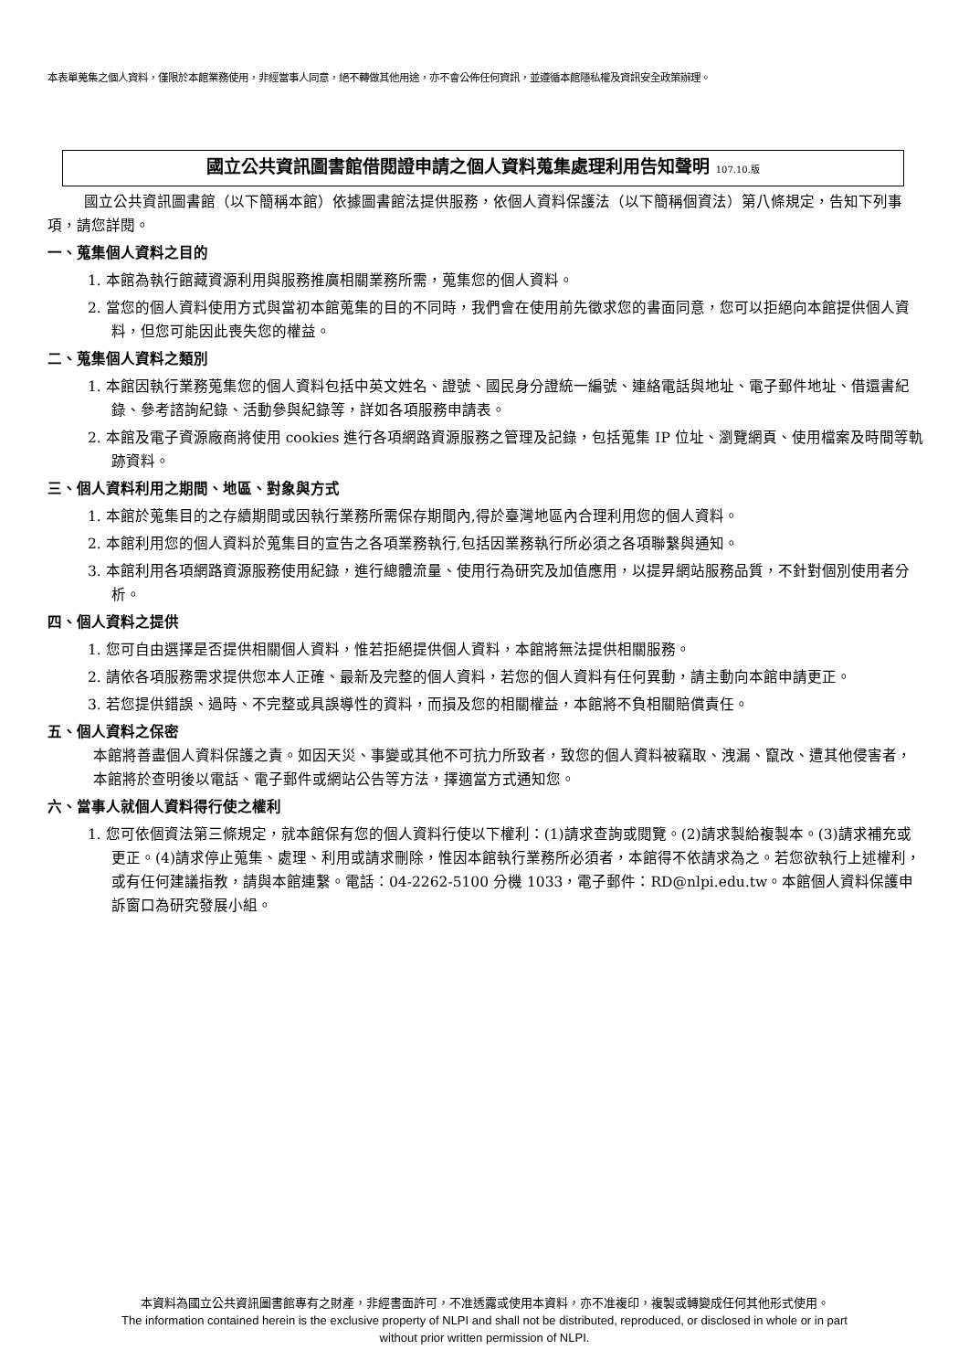本表單蒐集之個人資料，僅限於本館業務使用，非經當事人同意，絕不轉做其他用途，亦不會公佈任何資訊，並遵循本館隱私權及資訊安全政策辦理。
國立公共資訊圖書館借閱證申請之個人資料蒐集處理利用告知聲明 107.10.版
國立公共資訊圖書館（以下簡稱本館）依據圖書館法提供服務，依個人資料保護法（以下簡稱個資法）第八條規定，告知下列事項，請您詳閱。
一、蒐集個人資料之目的
1. 本館為執行館藏資源利用與服務推廣相關業務所需，蒐集您的個人資料。
2. 當您的個人資料使用方式與當初本館蒐集的目的不同時，我們會在使用前先徵求您的書面同意，您可以拒絕向本館提供個人資料，但您可能因此喪失您的權益。
二、蒐集個人資料之類別
1. 本館因執行業務蒐集您的個人資料包括中英文姓名、證號、國民身分證統一編號、連絡電話與地址、電子郵件地址、借還書紀錄、參考諮詢紀錄、活動參與紀錄等，詳如各項服務申請表。
2. 本館及電子資源廠商將使用 cookies 進行各項網路資源服務之管理及記錄，包括蒐集 IP 位址、瀏覽網頁、使用檔案及時間等軌跡資料。
三、個人資料利用之期間、地區、對象與方式
1. 本館於蒐集目的之存續期間或因執行業務所需保存期間內,得於臺灣地區內合理利用您的個人資料。
2. 本館利用您的個人資料於蒐集目的宣告之各項業務執行,包括因業務執行所必須之各項聯繫與通知。
3. 本館利用各項網路資源服務使用紀錄，進行總體流量、使用行為研究及加值應用，以提昇網站服務品質，不針對個別使用者分析。
四、個人資料之提供
1. 您可自由選擇是否提供相關個人資料，惟若拒絕提供個人資料，本館將無法提供相關服務。
2. 請依各項服務需求提供您本人正確、最新及完整的個人資料，若您的個人資料有任何異動，請主動向本館申請更正。
3. 若您提供錯誤、過時、不完整或具誤導性的資料，而損及您的相關權益，本館將不負相關賠償責任。
五、個人資料之保密
本館將善盡個人資料保護之責。如因天災、事變或其他不可抗力所致者，致您的個人資料被竊取、洩漏、竄改、遭其他侵害者，本館將於查明後以電話、電子郵件或網站公告等方法，擇適當方式通知您。
六、當事人就個人資料得行使之權利
1. 您可依個資法第三條規定，就本館保有您的個人資料行使以下權利：(1)請求查詢或閱覽。(2)請求製給複製本。(3)請求補充或更正。(4)請求停止蒐集、處理、利用或請求刪除，惟因本館執行業務所必須者，本館得不依請求為之。若您欲執行上述權利，或有任何建議指教，請與本館連繫。電話：04-2262-5100 分機 1033，電子郵件：RD@nlpi.edu.tw。本館個人資料保護申訴窗口為研究發展小組。
本資料為國立公共資訊圖書館專有之財產，非經書面許可，不准透露或使用本資料，亦不准複印，複製或轉變成任何其他形式使用。
The information contained herein is the exclusive property of NLPI and shall not be distributed, reproduced, or disclosed in whole or in part
without prior written permission of NLPI.